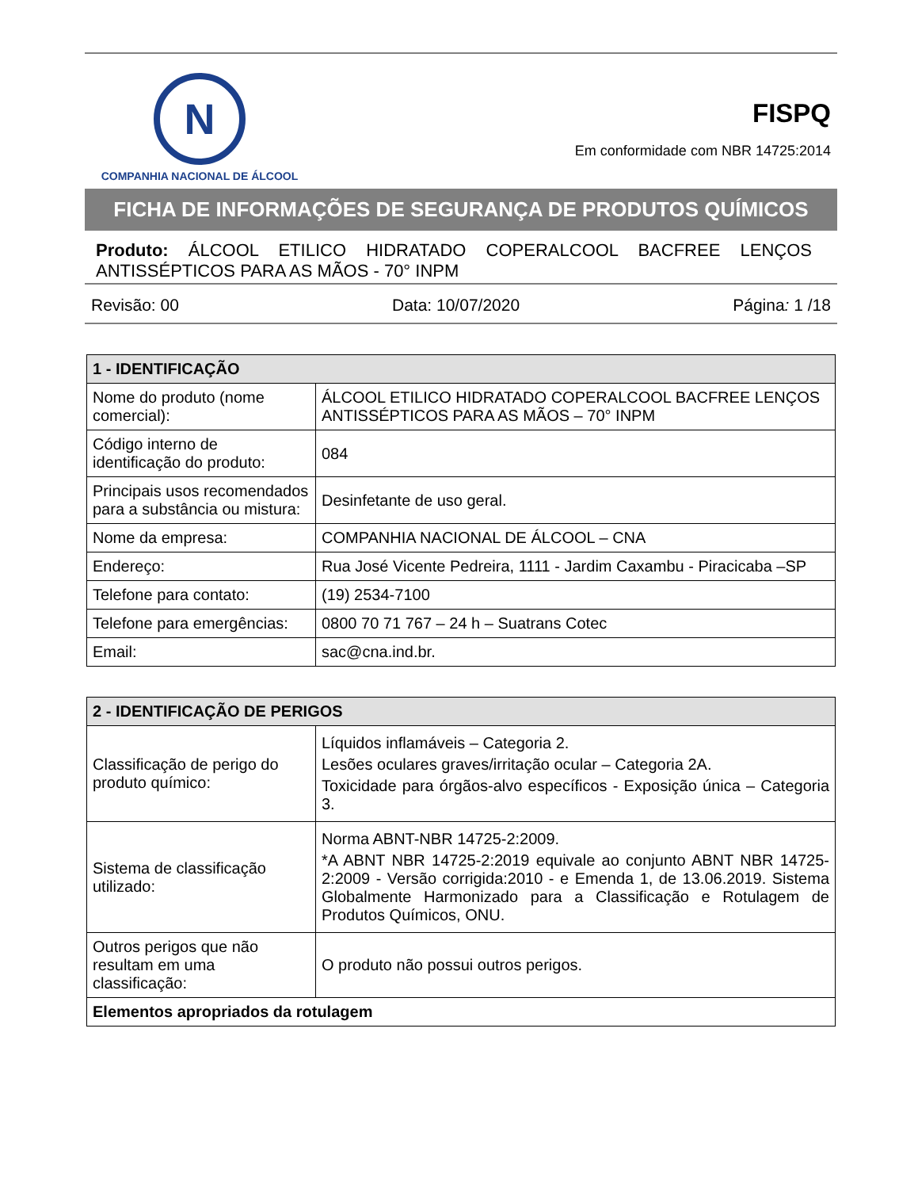N
COMPANHIA NACIONAL DE ÁLCOOL
FISPQ
Em conformidade com NBR 14725:2014
FICHA DE INFORMAÇÕES DE SEGURANÇA DE PRODUTOS QUÍMICOS
Produto: ÁLCOOL ETILICO HIDRATADO COPERALCOOL BACFREE LENÇOS ANTISSÉPTICOS PARA AS MÃOS - 70° INPM
Revisão: 00 Data: 10/07/2020 Página: 1 /18
| 1 - IDENTIFICAÇÃO | |
| --- | --- |
| Nome do produto (nome comercial): | ÁLCOOL ETILICO HIDRATADO COPERALCOOL BACFREE LENÇOS ANTISSÉPTICOS PARA AS MÃOS – 70° INPM |
| Código interno de identificação do produto: | 084 |
| Principais usos recomendados para a substância ou mistura: | Desinfetante de uso geral. |
| Nome da empresa: | COMPANHIA NACIONAL DE ÁLCOOL – CNA |
| Endereço: | Rua José Vicente Pedreira, 1111 - Jardim Caxambu - Piracicaba –SP |
| Telefone para contato: | (19) 2534-7100 |
| Telefone para emergências: | 0800 70 71 767 – 24 h – Suatrans Cotec |
| Email: | sac@cna.ind.br. |
| 2 - IDENTIFICAÇÃO DE PERIGOS | |
| --- | --- |
| Classificação de perigo do produto químico: | Líquidos inflamáveis – Categoria 2. Lesões oculares graves/irritação ocular – Categoria 2A. Toxicidade para órgãos-alvo específicos - Exposição única – Categoria 3. |
| Sistema de classificação utilizado: | Norma ABNT-NBR 14725-2:2009. *A ABNT NBR 14725-2:2019 equivale ao conjunto ABNT NBR 14725-2:2009 - Versão corrigida:2010 - e Emenda 1, de 13.06.2019. Sistema Globalmente Harmonizado para a Classificação e Rotulagem de Produtos Químicos, ONU. |
| Outros perigos que não resultam em uma classificação: | O produto não possui outros perigos. |
| Elementos apropriados da rotulagem | |